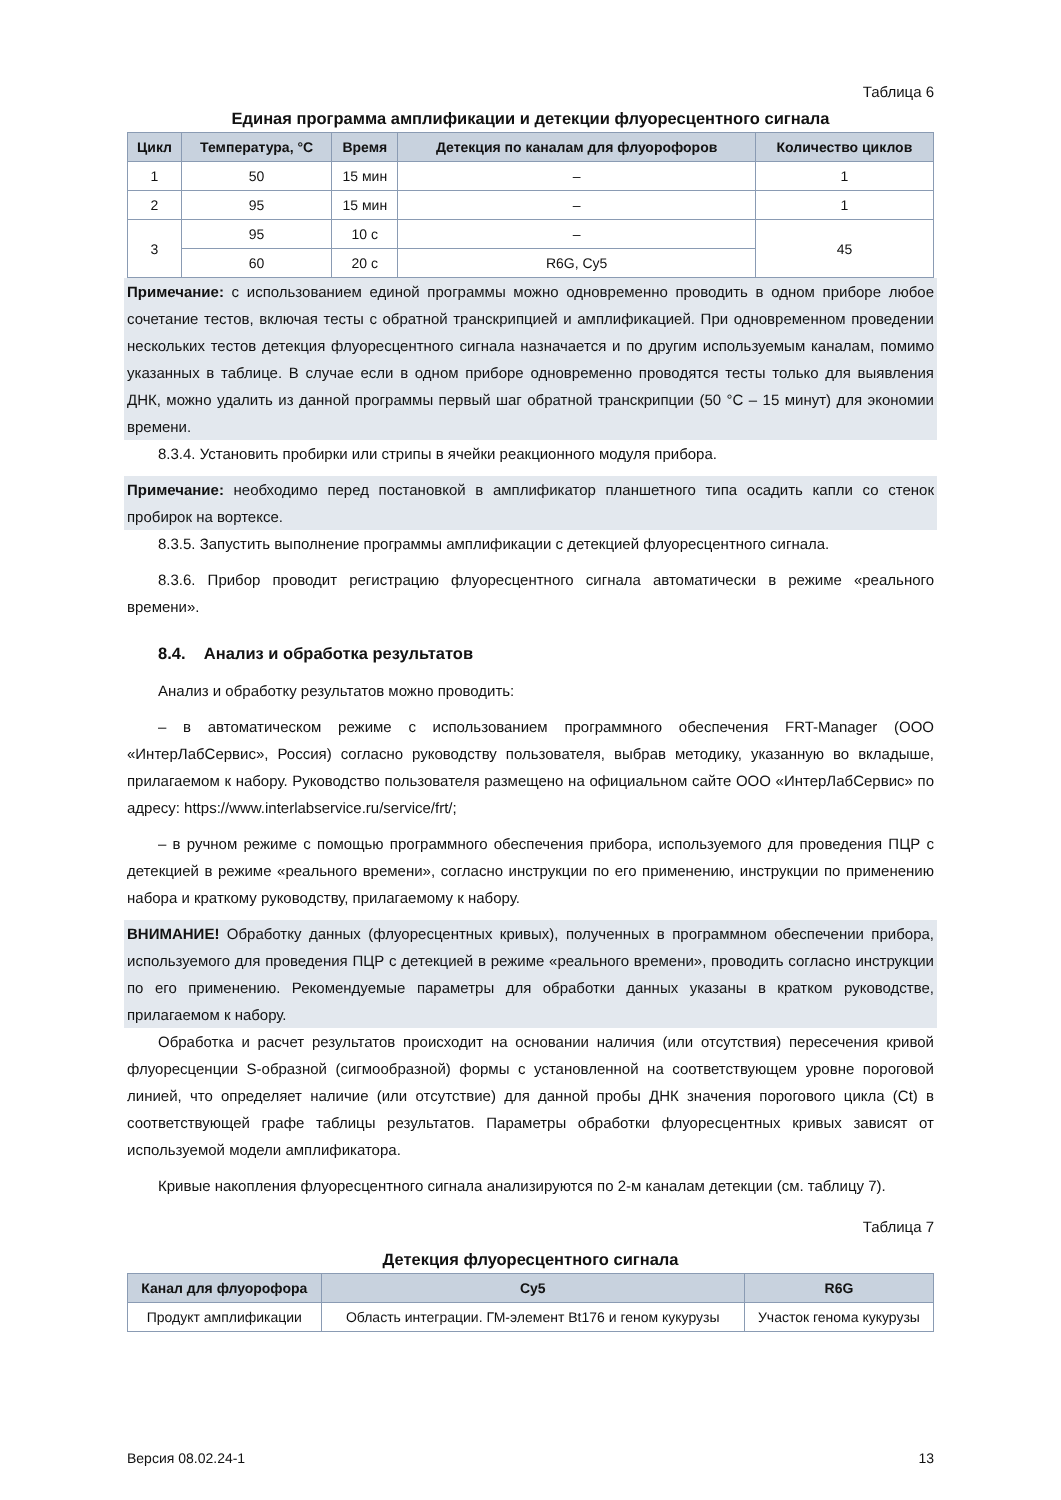Таблица 6
Единая программа амплификации и детекции флуоресцентного сигнала
| Цикл | Температура, °С | Время | Детекция по каналам для флуорофоров | Количество циклов |
| --- | --- | --- | --- | --- |
| 1 | 50 | 15 мин | – | 1 |
| 2 | 95 | 15 мин | – | 1 |
| 3 | 95 | 10 с | – | 45 |
| | 60 | 20 с | R6G, Cy5 | |
Примечание: с использованием единой программы можно одновременно проводить в одном приборе любое сочетание тестов, включая тесты с обратной транскрипцией и амплификацией. При одновременном проведении нескольких тестов детекция флуоресцентного сигнала назначается и по другим используемым каналам, помимо указанных в таблице. В случае если в одном приборе одновременно проводятся тесты только для выявления ДНК, можно удалить из данной программы первый шаг обратной транскрипции (50 °С – 15 минут) для экономии времени.
8.3.4. Установить пробирки или стрипы в ячейки реакционного модуля прибора.
Примечание: необходимо перед постановкой в амплификатор планшетного типа осадить капли со стенок пробирок на вортексе.
8.3.5. Запустить выполнение программы амплификации с детекцией флуоресцентного сигнала.
8.3.6. Прибор проводит регистрацию флуоресцентного сигнала автоматически в режиме «реального времени».
8.4. Анализ и обработка результатов
Анализ и обработку результатов можно проводить:
– в автоматическом режиме с использованием программного обеспечения FRT-Manager (ООО «ИнтерЛабСервис», Россия) согласно руководству пользователя, выбрав методику, указанную во вкладыше, прилагаемом к набору. Руководство пользователя размещено на официальном сайте ООО «ИнтерЛабСервис» по адресу: https://www.interlabservice.ru/service/frt/;
– в ручном режиме с помощью программного обеспечения прибора, используемого для проведения ПЦР с детекцией в режиме «реального времени», согласно инструкции по его применению, инструкции по применению набора и краткому руководству, прилагаемому к набору.
ВНИМАНИЕ! Обработку данных (флуоресцентных кривых), полученных в программном обеспечении прибора, используемого для проведения ПЦР с детекцией в режиме «реального времени», проводить согласно инструкции по его применению. Рекомендуемые параметры для обработки данных указаны в кратком руководстве, прилагаемом к набору.
Обработка и расчет результатов происходит на основании наличия (или отсутствия) пересечения кривой флуоресценции S-образной (сигмообразной) формы с установленной на соответствующем уровне пороговой линией, что определяет наличие (или отсутствие) для данной пробы ДНК значения порогового цикла (Ct) в соответствующей графе таблицы результатов. Параметры обработки флуоресцентных кривых зависят от используемой модели амплификатора.
Кривые накопления флуоресцентного сигнала анализируются по 2-м каналам детекции (см. таблицу 7).
Таблица 7
Детекция флуоресцентного сигнала
| Канал для флуорофора | Cy5 | R6G |
| --- | --- | --- |
| Продукт амплификации | Область интеграции. ГМ-элемент Bt176 и геном кукурузы | Участок генома кукурузы |
Версия 08.02.24-1 13